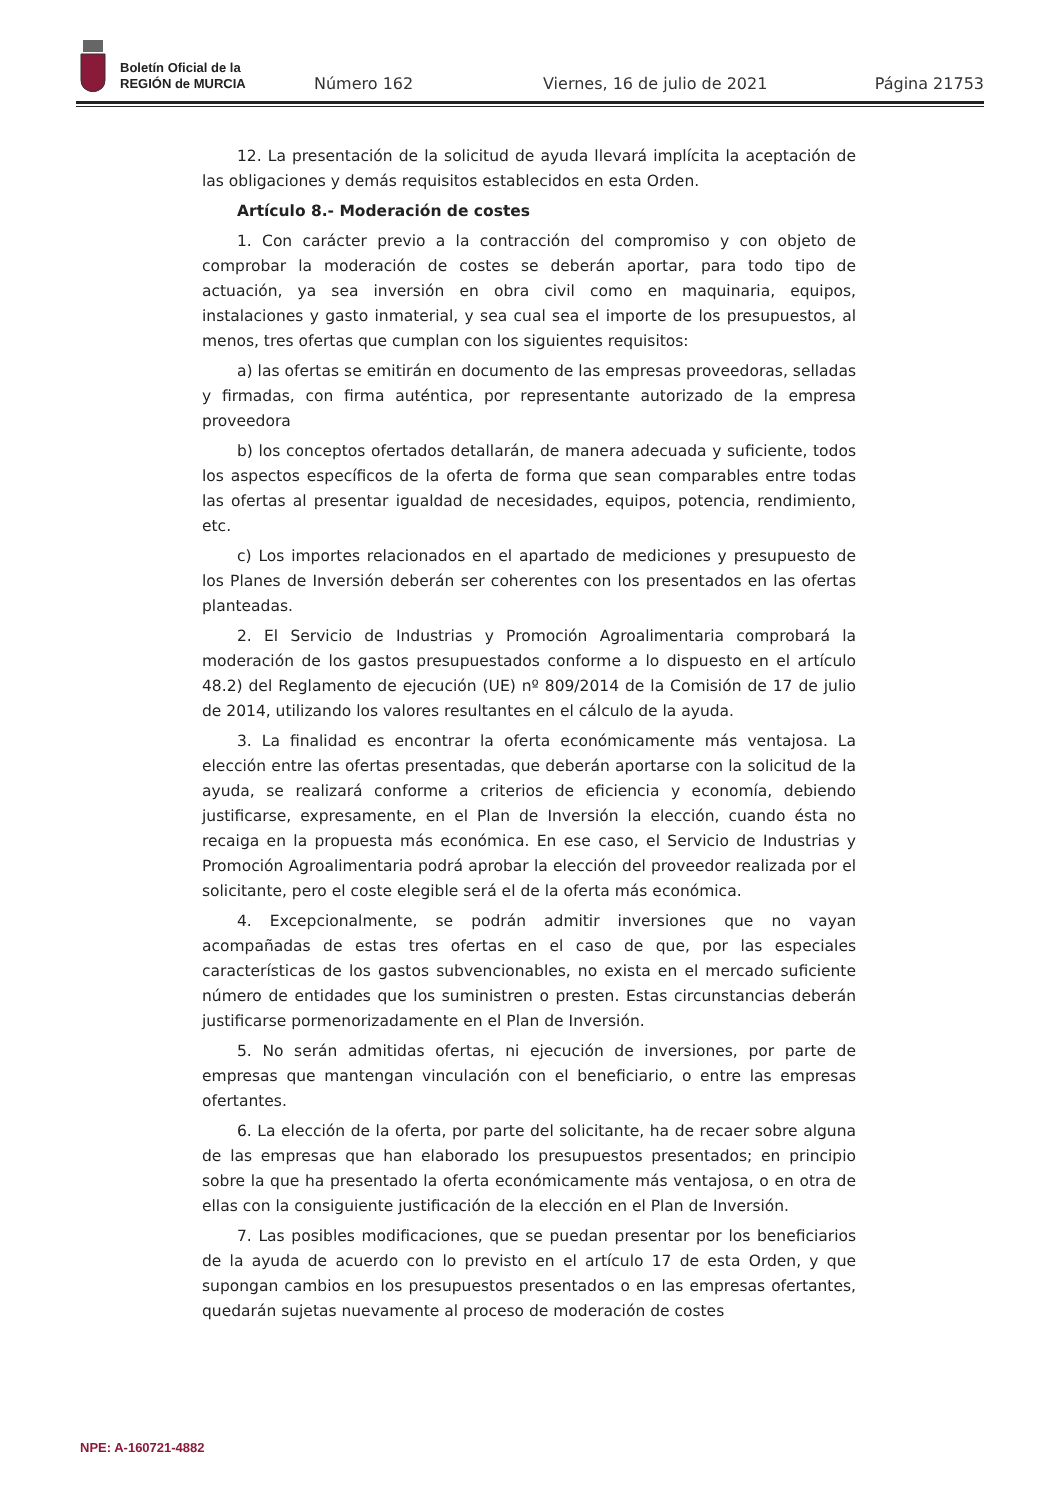Boletín Oficial de la
REGIÓN de MURCIA
Número 162 Viernes, 16 de julio de 2021 Página 21753
12. La presentación de la solicitud de ayuda llevará implícita la aceptación de las obligaciones y demás requisitos establecidos en esta Orden.
Artículo 8.- Moderación de costes
1. Con carácter previo a la contracción del compromiso y con objeto de comprobar la moderación de costes se deberán aportar, para todo tipo de actuación, ya sea inversión en obra civil como en maquinaria, equipos, instalaciones y gasto inmaterial, y sea cual sea el importe de los presupuestos, al menos, tres ofertas que cumplan con los siguientes requisitos:
a) las ofertas se emitirán en documento de las empresas proveedoras, selladas y firmadas, con firma auténtica, por representante autorizado de la empresa proveedora
b) los conceptos ofertados detallarán, de manera adecuada y suficiente, todos los aspectos específicos de la oferta de forma que sean comparables entre todas las ofertas al presentar igualdad de necesidades, equipos, potencia, rendimiento, etc.
c) Los importes relacionados en el apartado de mediciones y presupuesto de los Planes de Inversión deberán ser coherentes con los presentados en las ofertas planteadas.
2. El Servicio de Industrias y Promoción Agroalimentaria comprobará la moderación de los gastos presupuestados conforme a lo dispuesto en el artículo 48.2) del Reglamento de ejecución (UE) nº 809/2014 de la Comisión de 17 de julio de 2014, utilizando los valores resultantes en el cálculo de la ayuda.
3. La finalidad es encontrar la oferta económicamente más ventajosa. La elección entre las ofertas presentadas, que deberán aportarse con la solicitud de la ayuda, se realizará conforme a criterios de eficiencia y economía, debiendo justificarse, expresamente, en el Plan de Inversión la elección, cuando ésta no recaiga en la propuesta más económica. En ese caso, el Servicio de Industrias y Promoción Agroalimentaria podrá aprobar la elección del proveedor realizada por el solicitante, pero el coste elegible será el de la oferta más económica.
4. Excepcionalmente, se podrán admitir inversiones que no vayan acompañadas de estas tres ofertas en el caso de que, por las especiales características de los gastos subvencionables, no exista en el mercado suficiente número de entidades que los suministren o presten. Estas circunstancias deberán justificarse pormenorizadamente en el Plan de Inversión.
5. No serán admitidas ofertas, ni ejecución de inversiones, por parte de empresas que mantengan vinculación con el beneficiario, o entre las empresas ofertantes.
6. La elección de la oferta, por parte del solicitante, ha de recaer sobre alguna de las empresas que han elaborado los presupuestos presentados; en principio sobre la que ha presentado la oferta económicamente más ventajosa, o en otra de ellas con la consiguiente justificación de la elección en el Plan de Inversión.
7. Las posibles modificaciones, que se puedan presentar por los beneficiarios de la ayuda de acuerdo con lo previsto en el artículo 17 de esta Orden, y que supongan cambios en los presupuestos presentados o en las empresas ofertantes, quedarán sujetas nuevamente al proceso de moderación de costes
NPE: A-160721-4882